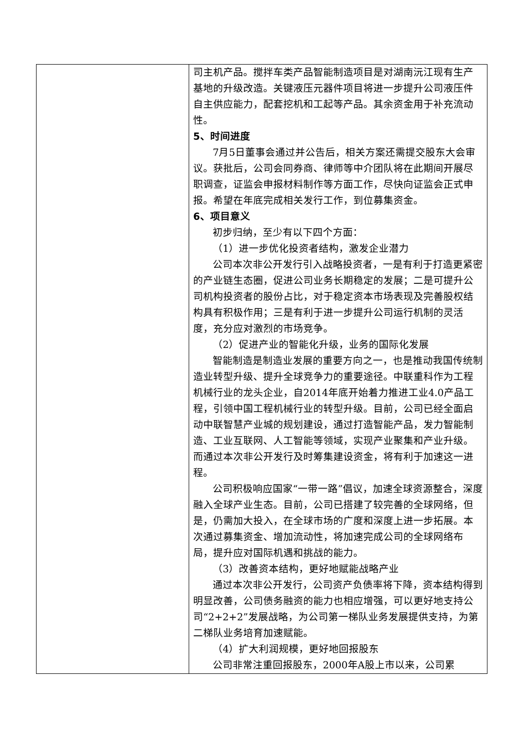| | 司主机产品。搅拌车类产品智能制造项目是对湖南沅江现有生产基地的升级改造。关键液压元器件项目将进一步提升公司液压件自主供应能力，配套挖机和工起等产品。其余资金用于补充流动性。 5、时间进度 7月5日董事会通过并公告后，相关方案还需提交股东大会审议。获批后，公司会同券商、律师等中介团队将在此期间开展尽职调查，证监会申报材料制作等方面工作，尽快向证监会正式申报。希望在年底完成相关发行工作，到位募集资金。 6、项目意义 初步归纳，至少有以下四个方面： （1）进一步优化投资者结构，激发企业潜力 公司本次非公开发行引入战略投资者，一是有利于打造更紧密的产业链生态圈，促进公司业务长期稳定的发展；二是可提升公司机构投资者的股份占比，对于稳定资本市场表现及完善股权结构具有积极作用；三是有利于进一步提升公司运行机制的灵活度，充分应对激烈的市场竞争。 （2）促进产业的智能化升级，业务的国际化发展 智能制造是制造业发展的重要方向之一，也是推动我国传统制造业转型升级、提升全球竞争力的重要途径。中联重科作为工程机械行业的龙头企业，自2014年底开始着力推进工业4.0产品工程，引领中国工程机械行业的转型升级。目前，公司已经全面启动中联智慧产业城的规划建设，通过打造智能产品，发力智能制造、工业互联网、人工智能等领域，实现产业聚集和产业升级。而通过本次非公开发行及时筹集建设资金，将有利于加速这一进程。 公司积极响应国家“一带一路”倡议，加速全球资源整合，深度融入全球产业生态。目前，公司已搭建了较完善的全球网络，但是，仍需加大投入，在全球市场的广度和深度上进一步拓展。本次通过募集资金、增加流动性，将加速完成公司的全球网络布局，提升应对国际机遇和挑战的能力。 （3）改善资本结构，更好地赋能战略产业 通过本次非公开发行，公司资产负债率将下降，资本结构得到明显改善，公司债务融资的能力也相应增强，可以更好地支持公司“2+2+2”发展战略，为公司第一梯队业务发展提供支持，为第二梯队业务培育加速赋能。 （4）扩大利润规模，更好地回报股东 公司非常注重回报股东，2000年A股上市以来，公司累 |